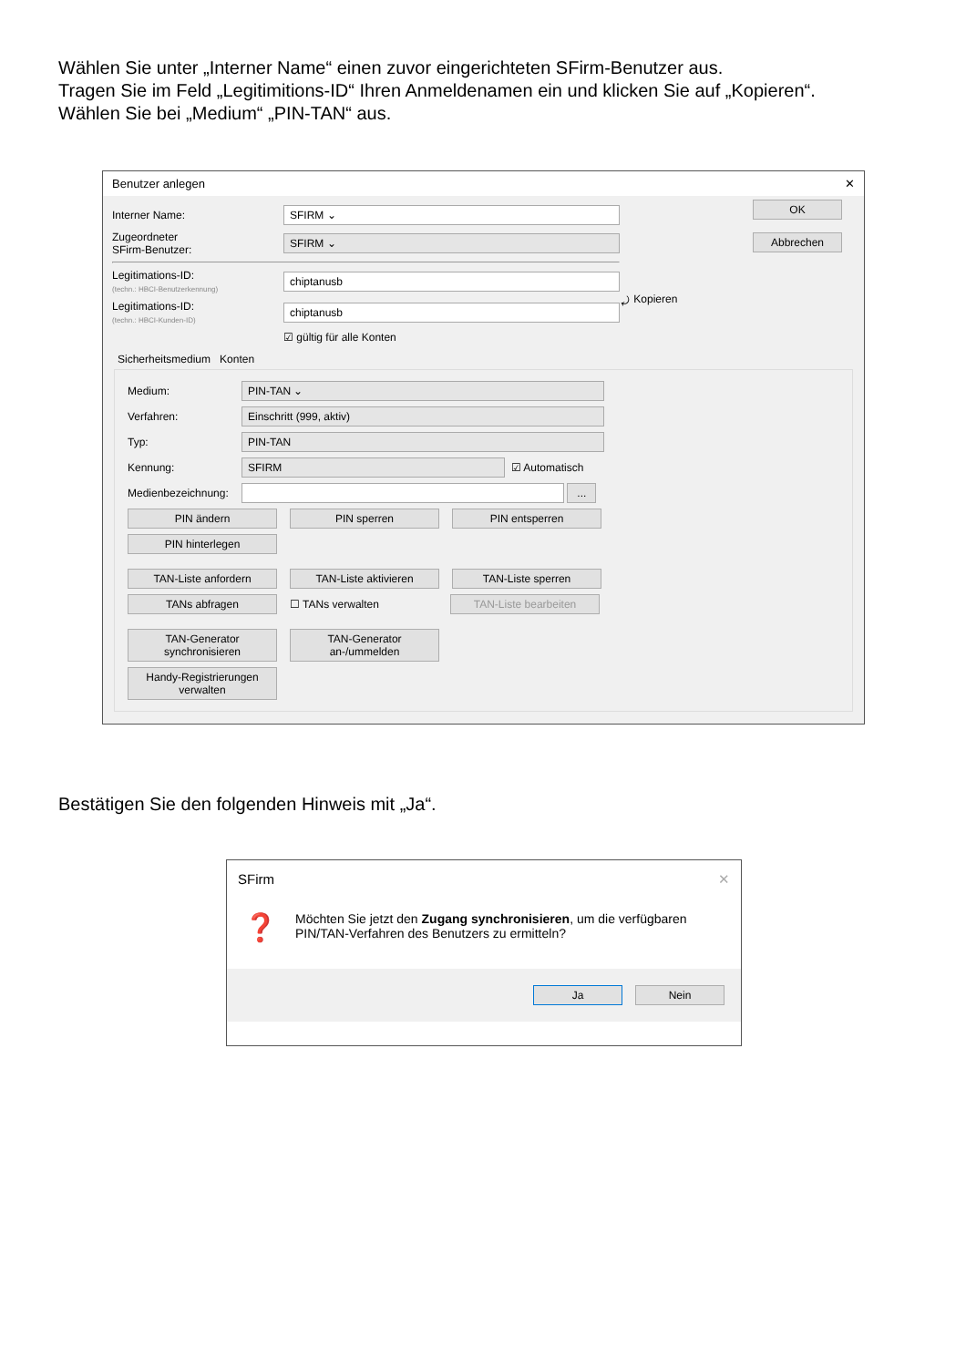Wählen Sie unter „Interner Name“ einen zuvor eingerichteten SFirm-Benutzer aus.
Tragen Sie im Feld „Legitimitions-ID“ Ihren Anmeldenamen ein und klicken Sie auf „Kopieren“.
Wählen Sie bei „Medium“ „PIN-TAN“ aus.
Benutzer anlegen ✕
Interner Name:
SFIRM ⌄
Zugeordneter
SFirm-Benutzer:
SFIRM ⌄
Legitimations-ID:
(techn.: HBCI-Benutzerkennung)
chiptanusb
Legitimations-ID:
(techn.: HBCI-Kunden-ID)
chiptanusb
☑ gültig für alle Konten
⤾ Kopieren
OK
Abbrechen
Sicherheitsmedium Konten
Medium:
PIN-TAN ⌄
Verfahren:
Einschritt (999, aktiv)
Typ:
PIN-TAN
Kennung:
SFIRM
☑ Automatisch
Medienbezeichnung:
...
PIN ändern PIN sperren PIN entsperren
PIN hinterlegen
TAN-Liste anfordern TAN-Liste aktivieren TAN-Liste sperren
TANs abfragen ☐ TANs verwalten TAN-Liste bearbeiten
TAN-Generator
synchronisieren TAN-Generator
an-/ummelden
Handy-Registrierungen
verwalten
Bestätigen Sie den folgenden Hinweis mit „Ja“.
SFirm ✕
❓ Möchten Sie jetzt den Zugang synchronisieren, um die verfügbaren
PIN/TAN-Verfahren des Benutzers zu ermitteln?
Ja Nein